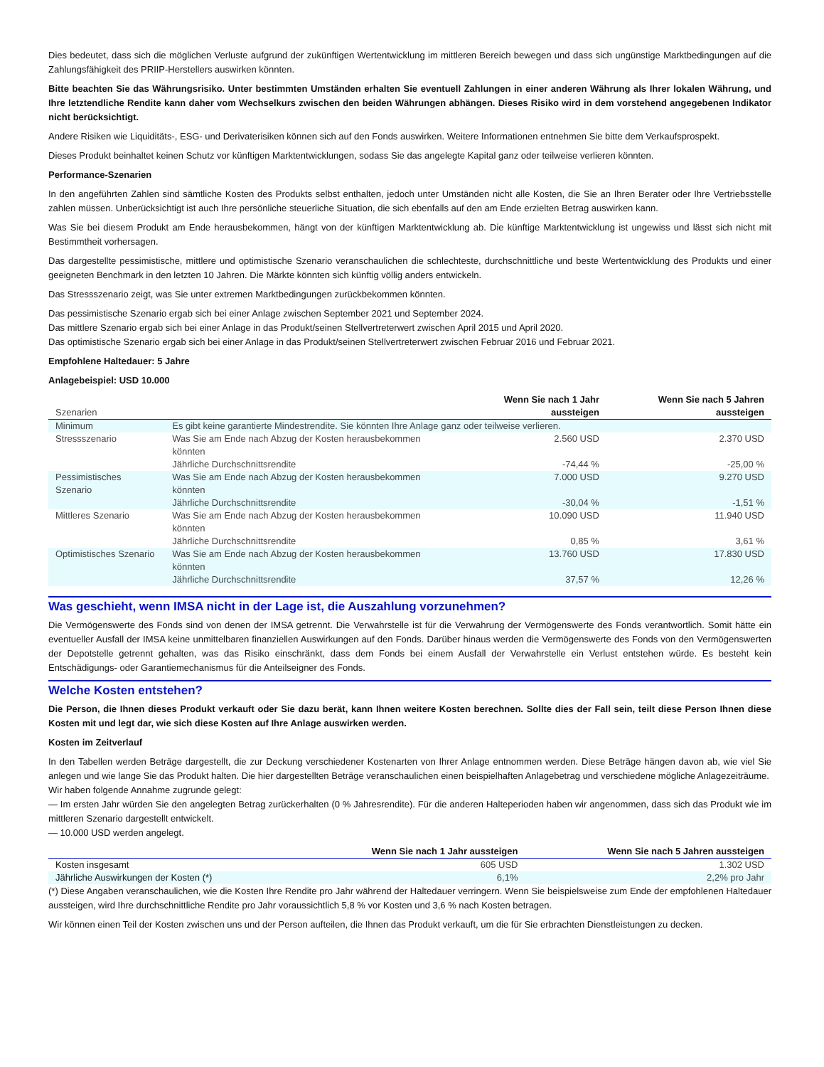Dies bedeutet, dass sich die möglichen Verluste aufgrund der zukünftigen Wertentwicklung im mittleren Bereich bewegen und dass sich ungünstige Marktbedingungen auf die Zahlungsfähigkeit des PRIIP-Herstellers auswirken könnten.
Bitte beachten Sie das Währungsrisiko. Unter bestimmten Umständen erhalten Sie eventuell Zahlungen in einer anderen Währung als Ihrer lokalen Währung, und Ihre letztendliche Rendite kann daher vom Wechselkurs zwischen den beiden Währungen abhängen. Dieses Risiko wird in dem vorstehend angegebenen Indikator nicht berücksichtigt.
Andere Risiken wie Liquiditäts-, ESG- und Derivaterisiken können sich auf den Fonds auswirken. Weitere Informationen entnehmen Sie bitte dem Verkaufsprospekt.
Dieses Produkt beinhaltet keinen Schutz vor künftigen Marktentwicklungen, sodass Sie das angelegte Kapital ganz oder teilweise verlieren könnten.
Performance-Szenarien
In den angeführten Zahlen sind sämtliche Kosten des Produkts selbst enthalten, jedoch unter Umständen nicht alle Kosten, die Sie an Ihren Berater oder Ihre Vertriebsstelle zahlen müssen. Unberücksichtigt ist auch Ihre persönliche steuerliche Situation, die sich ebenfalls auf den am Ende erzielten Betrag auswirken kann.
Was Sie bei diesem Produkt am Ende herausbekommen, hängt von der künftigen Marktentwicklung ab. Die künftige Marktentwicklung ist ungewiss und lässt sich nicht mit Bestimmtheit vorhersagen.
Das dargestellte pessimistische, mittlere und optimistische Szenario veranschaulichen die schlechteste, durchschnittliche und beste Wertentwicklung des Produkts und einer geeigneten Benchmark in den letzten 10 Jahren. Die Märkte könnten sich künftig völlig anders entwickeln.
Das Stressszenario zeigt, was Sie unter extremen Marktbedingungen zurückbekommen könnten.
Das pessimistische Szenario ergab sich bei einer Anlage zwischen September 2021 und September 2024.
Das mittlere Szenario ergab sich bei einer Anlage in das Produkt/seinen Stellvertreterwert zwischen April 2015 und April 2020.
Das optimistische Szenario ergab sich bei einer Anlage in das Produkt/seinen Stellvertreterwert zwischen Februar 2016 und Februar 2021.
Empfohlene Haltedauer: 5 Jahre
Anlagebeispiel: USD 10.000
| Szenarien | | Wenn Sie nach 1 Jahr aussteigen | Wenn Sie nach 5 Jahren aussteigen |
| --- | --- | --- | --- |
| Minimum | Es gibt keine garantierte Mindestrendite. Sie könnten Ihre Anlage ganz oder teilweise verlieren. | | |
| Stressszenario | Was Sie am Ende nach Abzug der Kosten herausbekommen könnten | 2.560 USD | 2.370 USD |
| | Jährliche Durchschnittsrendite | -74,44 % | -25,00 % |
| Pessimistisches Szenario | Was Sie am Ende nach Abzug der Kosten herausbekommen könnten | 7.000 USD | 9.270 USD |
| | Jährliche Durchschnittsrendite | -30,04 % | -1,51 % |
| Mittleres Szenario | Was Sie am Ende nach Abzug der Kosten herausbekommen könnten | 10.090 USD | 11.940 USD |
| | Jährliche Durchschnittsrendite | 0,85 % | 3,61 % |
| Optimistisches Szenario | Was Sie am Ende nach Abzug der Kosten herausbekommen könnten | 13.760 USD | 17.830 USD |
| | Jährliche Durchschnittsrendite | 37,57 % | 12,26 % |
Was geschieht, wenn IMSA nicht in der Lage ist, die Auszahlung vorzunehmen?
Die Vermögenswerte des Fonds sind von denen der IMSA getrennt. Die Verwahrstelle ist für die Verwahrung der Vermögenswerte des Fonds verantwortlich. Somit hätte ein eventueller Ausfall der IMSA keine unmittelbaren finanziellen Auswirkungen auf den Fonds. Darüber hinaus werden die Vermögenswerte des Fonds von den Vermögenswerten der Depotstelle getrennt gehalten, was das Risiko einschränkt, dass dem Fonds bei einem Ausfall der Verwahrstelle ein Verlust entstehen würde. Es besteht kein Entschädigungs- oder Garantiemechanismus für die Anteilseigner des Fonds.
Welche Kosten entstehen?
Die Person, die Ihnen dieses Produkt verkauft oder Sie dazu berät, kann Ihnen weitere Kosten berechnen. Sollte dies der Fall sein, teilt diese Person Ihnen diese Kosten mit und legt dar, wie sich diese Kosten auf Ihre Anlage auswirken werden.
Kosten im Zeitverlauf
In den Tabellen werden Beträge dargestellt, die zur Deckung verschiedener Kostenarten von Ihrer Anlage entnommen werden. Diese Beträge hängen davon ab, wie viel Sie anlegen und wie lange Sie das Produkt halten. Die hier dargestellten Beträge veranschaulichen einen beispielhaften Anlagebetrag und verschiedene mögliche Anlagezeiträume.
Wir haben folgende Annahme zugrunde gelegt:
— Im ersten Jahr würden Sie den angelegten Betrag zurückerhalten (0 % Jahresrendite). Für die anderen Halteperioden haben wir angenommen, dass sich das Produkt wie im mittleren Szenario dargestellt entwickelt.
— 10.000 USD werden angelegt.
| | Wenn Sie nach 1 Jahr aussteigen | Wenn Sie nach 5 Jahren aussteigen |
| --- | --- | --- |
| Kosten insgesamt | 605 USD | 1.302 USD |
| Jährliche Auswirkungen der Kosten (*) | 6,1% | 2,2% pro Jahr |
(*) Diese Angaben veranschaulichen, wie die Kosten Ihre Rendite pro Jahr während der Haltedauer verringern. Wenn Sie beispielsweise zum Ende der empfohlenen Haltedauer aussteigen, wird Ihre durchschnittliche Rendite pro Jahr voraussichtlich 5,8 % vor Kosten und 3,6 % nach Kosten betragen.
Wir können einen Teil der Kosten zwischen uns und der Person aufteilen, die Ihnen das Produkt verkauft, um die für Sie erbrachten Dienstleistungen zu decken.